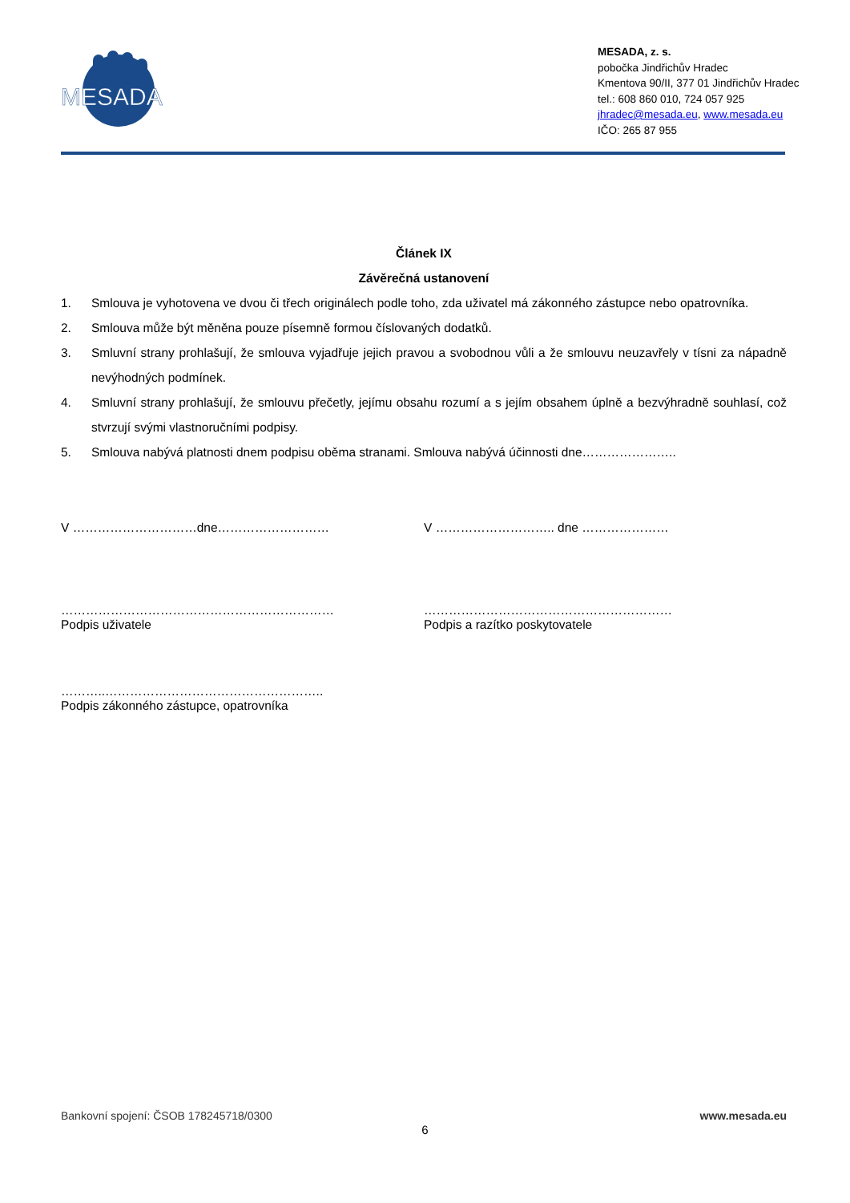MESADA
MESADA, z. s.
pobočka Jindřichův Hradec
Kmentova 90/II, 377 01 Jindřichův Hradec
tel.: 608 860 010, 724 057 925
jhradec@mesada.eu, www.mesada.eu
IČO: 265 87 955
Článek IX
Závěrečná ustanovení
1. Smlouva je vyhotovena ve dvou či třech originálech podle toho, zda uživatel má zákonného zástupce nebo opatrovníka.
2. Smlouva může být měněna pouze písemně formou číslovaných dodatků.
3. Smluvní strany prohlašují, že smlouva vyjadřuje jejich pravou a svobodnou vůli a že smlouvu neuzavřely v tísni za nápadně nevýhodných podmínek.
4. Smluvní strany prohlašují, že smlouvu přečetly, jejímu obsahu rozumí a s jejím obsahem úplně a bezvýhradně souhlasí, což stvrzují svými vlastnoručními podpisy.
5. Smlouva nabývá platnosti dnem podpisu oběma stranami. Smlouva nabývá účinnosti dne…………………..
V …………………………dne……………………… V ……………………….. dne …………………
…………………………………………………………
Podpis uživatele
……………………………………………………
Podpis a razítko poskytovatele
………..……………………………………………..
Podpis zákonného zástupce, opatrovníka
Bankovní spojení: ČSOB 178245718/0300 www.mesada.eu
6